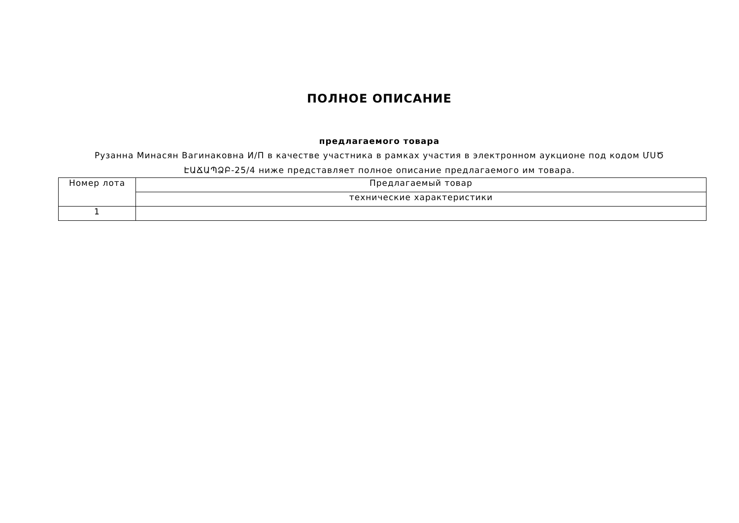ПОЛНОЕ ОПИСАНИЕ
предлагаемого товара
Рузанна Минасян Вагинаковна И/П в качестве участника в рамках участия в электронном аукционе под кодом ՄՍԾ ԷԱՃԱՊՁԲ-25/4 ниже представляет полное описание предлагаемого им товара.
| Номер лота | Предлагаемый товар |
| | технические характеристики |
| 1 | |